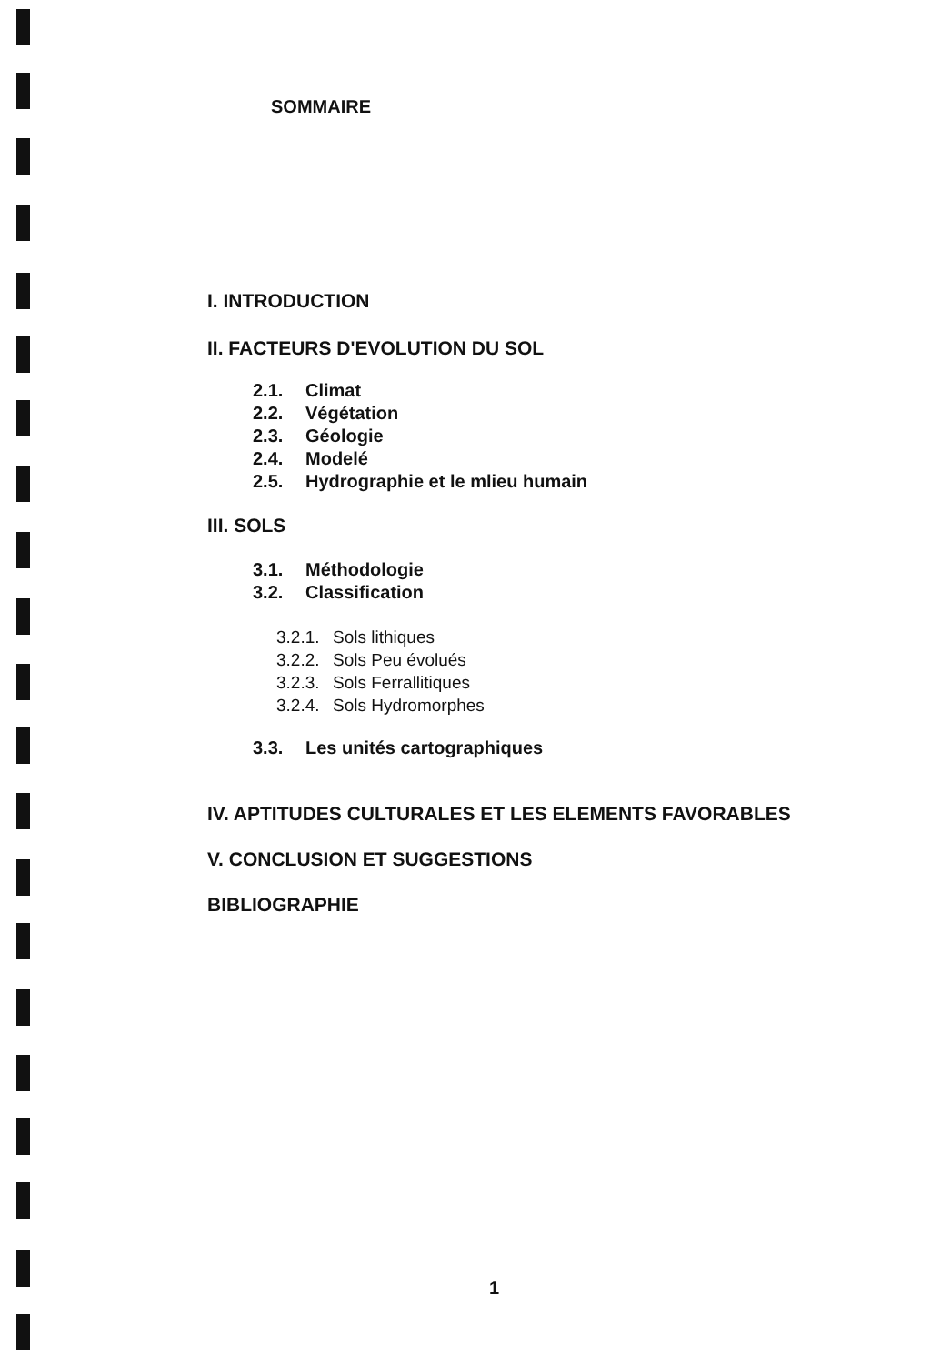SOMMAIRE
I. INTRODUCTION
II. FACTEURS D'EVOLUTION DU SOL
2.1. Climat
2.2. Végétation
2.3. Géologie
2.4. Modelé
2.5. Hydrographie et le mlieu humain
III. SOLS
3.1. Méthodologie
3.2. Classification
3.2.1. Sols lithiques
3.2.2. Sols Peu évolués
3.2.3. Sols Ferrallitiques
3.2.4. Sols Hydromorphes
3.3. Les unités cartographiques
IV. APTITUDES CULTURALES ET LES ELEMENTS FAVORABLES
V. CONCLUSION ET SUGGESTIONS
BIBLIOGRAPHIE
1